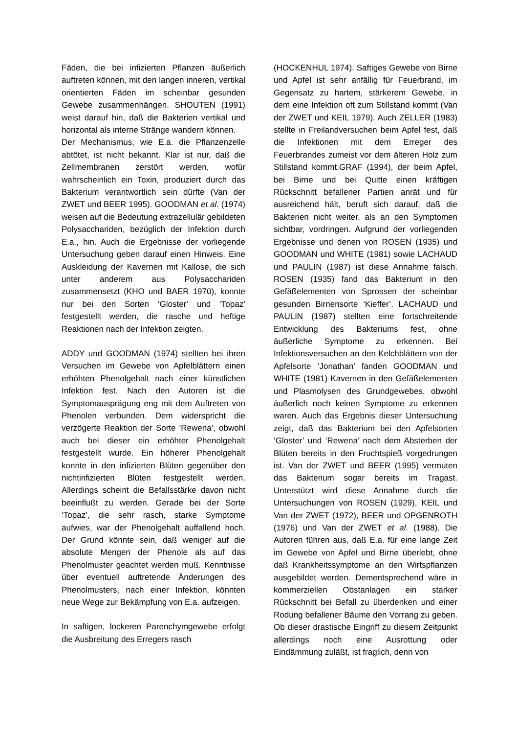Fäden, die bei infizierten Pflanzen äußerlich auftreten können, mit den langen inneren, vertikal orientierten Fäden im scheinbar gesunden Gewebe zusammenhängen. SHOUTEN (1991) weist darauf hin, daß die Bakterien vertikal und horizontal als interne Stränge wandern können.
Der Mechanismus, wie E.a. die Pflanzenzelle abtötet, ist nicht bekannt. Klar ist nur, daß die Zellmembranen zerstört werden, wofür wahrscheinlich ein Toxin, produziert durch das Bakterium verantwortlich sein dürfte (Van der ZWET und BEER 1995). GOODMAN et al. (1974) weisen auf die Bedeutung extrazellulär gebildeten Polysacchariden, bezüglich der Infektion durch E.a., hin. Auch die Ergebnisse der vorliegende Untersuchung geben darauf einen Hinweis. Eine Auskleidung der Kavernen mit Kallose, die sich unter anderem aus Polysacchariden zusammensetzt (KHO und BAER 1970), konnte nur bei den Sorten ‘Gloster’ und ‘Topaz’ festgestellt werden, die rasche und heftige Reaktionen nach der Infektion zeigten.
ADDY und GOODMAN (1974) stellten bei ihren Versuchen im Gewebe von Apfelblättern einen erhöhten Phenolgehalt nach einer künstlichen Infektion fest. Nach den Autoren ist die Symptomausprägung eng mit dem Auftreten von Phenolen verbunden. Dem widerspricht die verzögerte Reaktion der Sorte ‘Rewena’, obwohl auch bei dieser ein erhöhter Phenolgehalt festgestellt wurde. Ein höherer Phenolgehalt konnte in den infizierten Blüten gegenüber den nichtinfizierten Blüten festgestellt werden. Allerdings scheint die Befallsstärke davon nicht beeinflußt zu werden. Gerade bei der Sorte ‘Topaz’, die sehr rasch, starke Symptome aufwies, war der Phenolgehalt auffallend hoch. Der Grund könnte sein, daß weniger auf die absolute Mengen der Phenole als auf das Phenolmuster geachtet werden muß. Kenntnisse über eventuell auftretende Änderungen des Phenolmusters, nach einer Infektion, könnten neue Wege zur Bekämpfung von E.a. aufzeigen.
In saftigen, lockeren Parenchymgewebe erfolgt die Ausbreitung des Erregers rasch
(HOCKENHUL 1974). Saftiges Gewebe von Birne und Apfel ist sehr anfällig für Feuerbrand, im Gegensatz zu hartem, stärkerem Gewebe, in dem eine Infektion oft zum Stillstand kommt (Van der ZWET und KEIL 1979). Auch ZELLER (1983) stellte in Freilandversuchen beim Apfel fest, daß die Infektionen mit dem Erreger des Feuerbrandes zumeist vor dem älteren Holz zum Stillstand kommt.GRAF (1994), der beim Apfel, bei Birne und bei Quitte einen kräftigen Rückschnitt befallener Partien anrät und für ausreichend hält, beruft sich darauf, daß die Bakterien nicht weiter, als an den Symptomen sichtbar, vordringen. Aufgrund der vorliegenden Ergebnisse und denen von ROSEN (1935) und GOODMAN und WHITE (1981) sowie LACHAUD und PAULIN (1987) ist diese Annahme falsch. ROSEN (1935) fand das Bakterium in den Gefäßelementen von Sprossen der scheinbar gesunden Birnensorte ‘Kieffer’. LACHAUD und PAULIN (1987) stellten eine fortschreitende Entwicklung des Bakteriums fest, ohne äußerliche Symptome zu erkennen. Bei Infektionsversuchen an den Kelchblättern von der Apfelsorte ‘Jonathan’ fanden GOODMAN und WHITE (1981) Kavernen in den Gefäßelementen und Plasmolysen des Grundgewebes, obwohl äußerlich noch keinen Symptome zu erkennen waren. Auch das Ergebnis dieser Untersuchung zeigt, daß das Bakterium bei den Apfelsorten ‘Gloster’ und ‘Rewena’ nach dem Absterben der Blüten bereits in den Fruchtspieß vorgedrungen ist. Van der ZWET und BEER (1995) vermuten das Bakterium sogar bereits im Tragast. Unterstützt wird diese Annahme durch die Untersuchungen von ROSEN (1929), KEIL und Van der ZWET (1972), BEER und OPGENROTH (1976) und Van der ZWET et al. (1988). Die Autoren führen aus, daß E.a. für eine lange Zeit im Gewebe von Apfel und Birne überlebt, ohne daß Krankheitssymptome an den Wirtspflanzen ausgebildet werden. Dementsprechend wäre in kommerziellen Obstanlagen ein starker Rückschnitt bei Befall zu überdenken und einer Rodung befallener Bäume den Vorrang zu geben. Ob dieser drastische Eingriff zu diesem Zeitpunkt allerdings noch eine Ausrottung oder Eindämmung zuläßt, ist fraglich, denn von